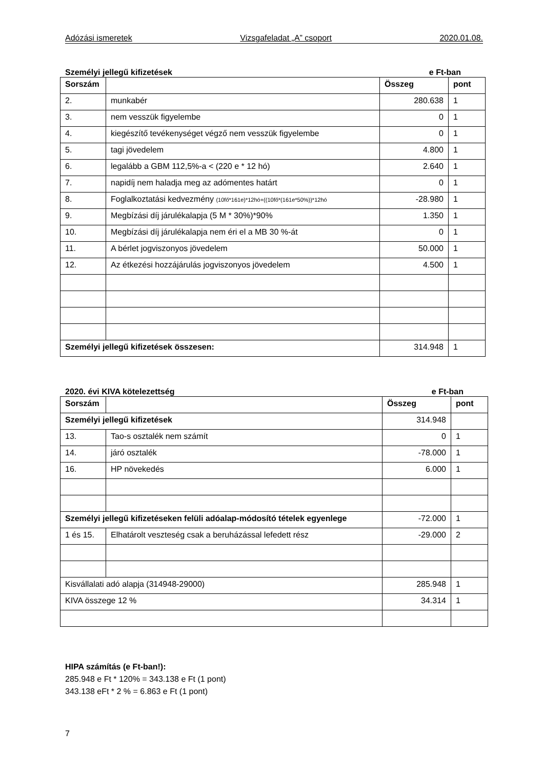Adózási ismeretek Vizsgafeladat „A” csoport 2020.01.08.
Személyi jellegű kifizetések e Ft-ban
| Sorszám | | Összeg | pont |
| --- | --- | --- | --- |
| 2. | munkabér | 280.638 | 1 |
| 3. | nem vesszük figyelembe | 0 | 1 |
| 4. | kiegészítő tevékenységet végző nem vesszük figyelembe | 0 | 1 |
| 5. | tagi jövedelem | 4.800 | 1 |
| 6. | legalább a GBM 112,5%-a < (220 e * 12 hó) | 2.640 | 1 |
| 7. | napidíj nem haladja meg az adómentes határt | 0 | 1 |
| 8. | Foglalkoztatási kedvezmény (10fő*161e)*12hó+((10fő*(161e*50%))*12hó | -28.980 | 1 |
| 9. | Megbízási díj járulékalapja (5 M * 30%)*90% | 1.350 | 1 |
| 10. | Megbízási díj járulékalapja nem éri el a MB 30 %-át | 0 | 1 |
| 11. | A bérlet jogviszonyos jövedelem | 50.000 | 1 |
| 12. | Az étkezési hozzájárulás jogviszonyos jövedelem | 4.500 | 1 |
| Személyi jellegű kifizetések összesen: | | 314.948 | 1 |
2020. évi KIVA kötelezettség e Ft-ban
| Sorszám | | Összeg | pont |
| --- | --- | --- | --- |
| Személyi jellegű kifizetések | | 314.948 | |
| 13. | Tao-s osztalék nem számít | 0 | 1 |
| 14. | járó osztalék | -78.000 | 1 |
| 16. | HP növekedés | 6.000 | 1 |
| Személyi jellegű kifizetéseken felüli adóalap-módosító tételek egyenlege | | -72.000 | 1 |
| 1 és 15. | Elhatárolt veszteség csak a beruházással lefedett rész | -29.000 | 2 |
| Kisvállalati adó alapja (314948-29000) | | 285.948 | 1 |
| KIVA összege 12 % | | 34.314 | 1 |
HIPA számítás (e Ft-ban!):
285.948 e Ft * 120% = 343.138 e Ft (1 pont)
343.138 eFt * 2 % = 6.863 e Ft (1 pont)
7